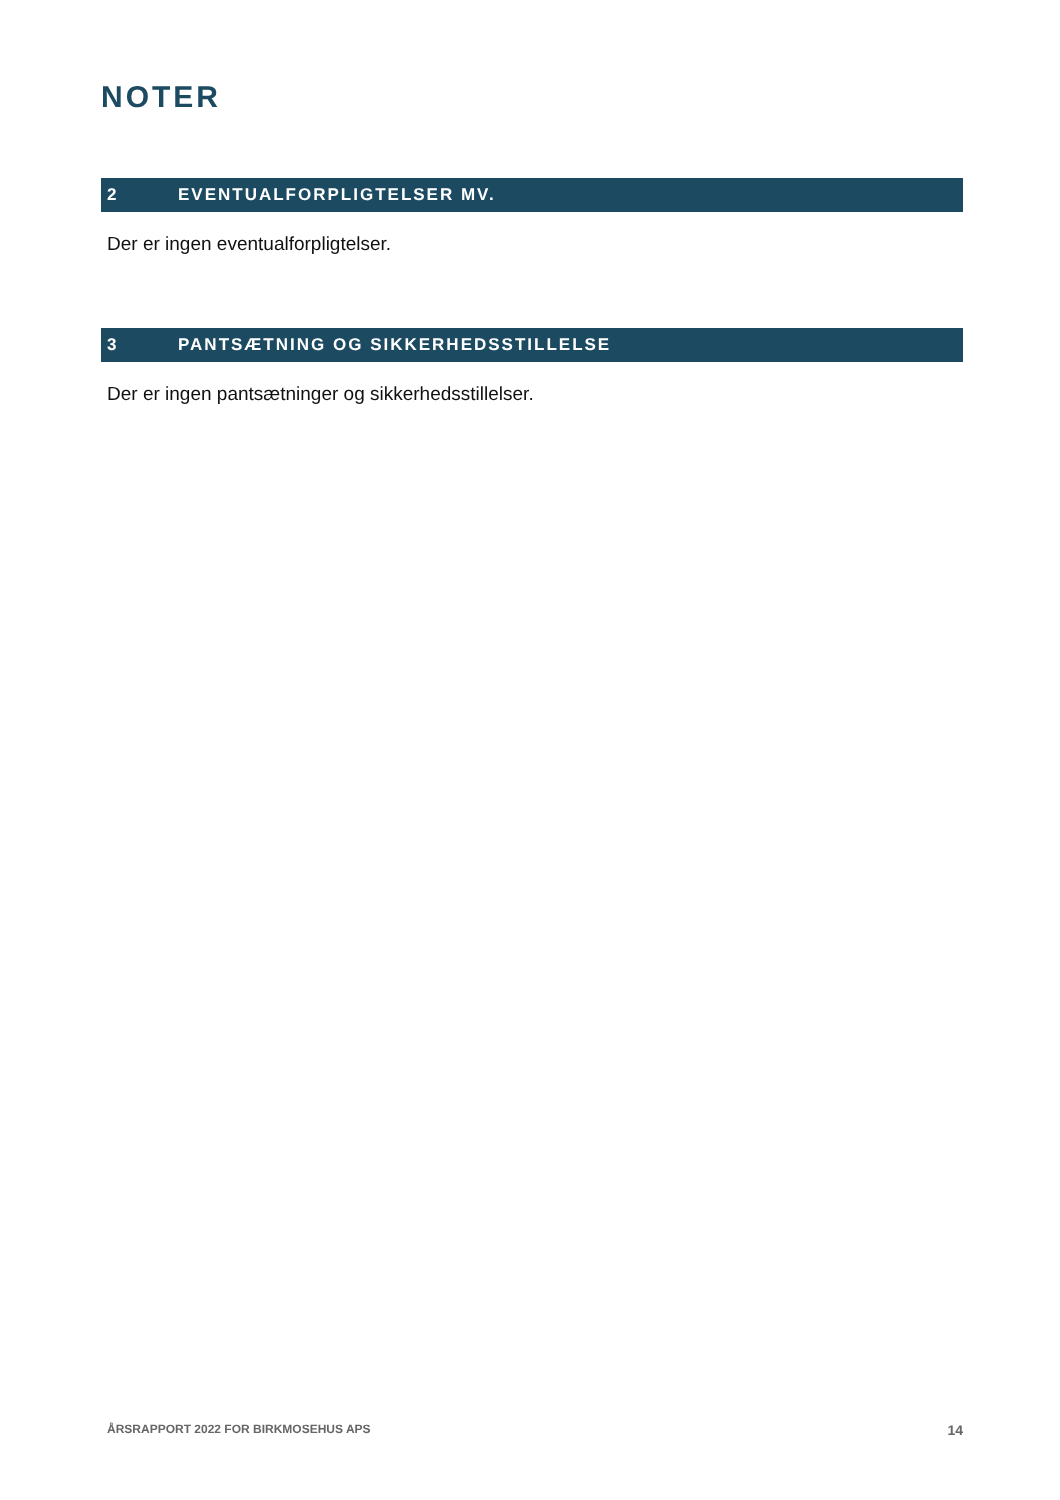NOTER
2 EVENTUALFORPLIGTELSER MV.
Der er ingen eventualforpligtelser.
3 PANTSÆTNING OG SIKKERHEDSSTILLELSE
Der er ingen pantsætninger og sikkerhedsstillelser.
ÅRSRAPPORT 2022 FOR BIRKMOSEHUS APS 14